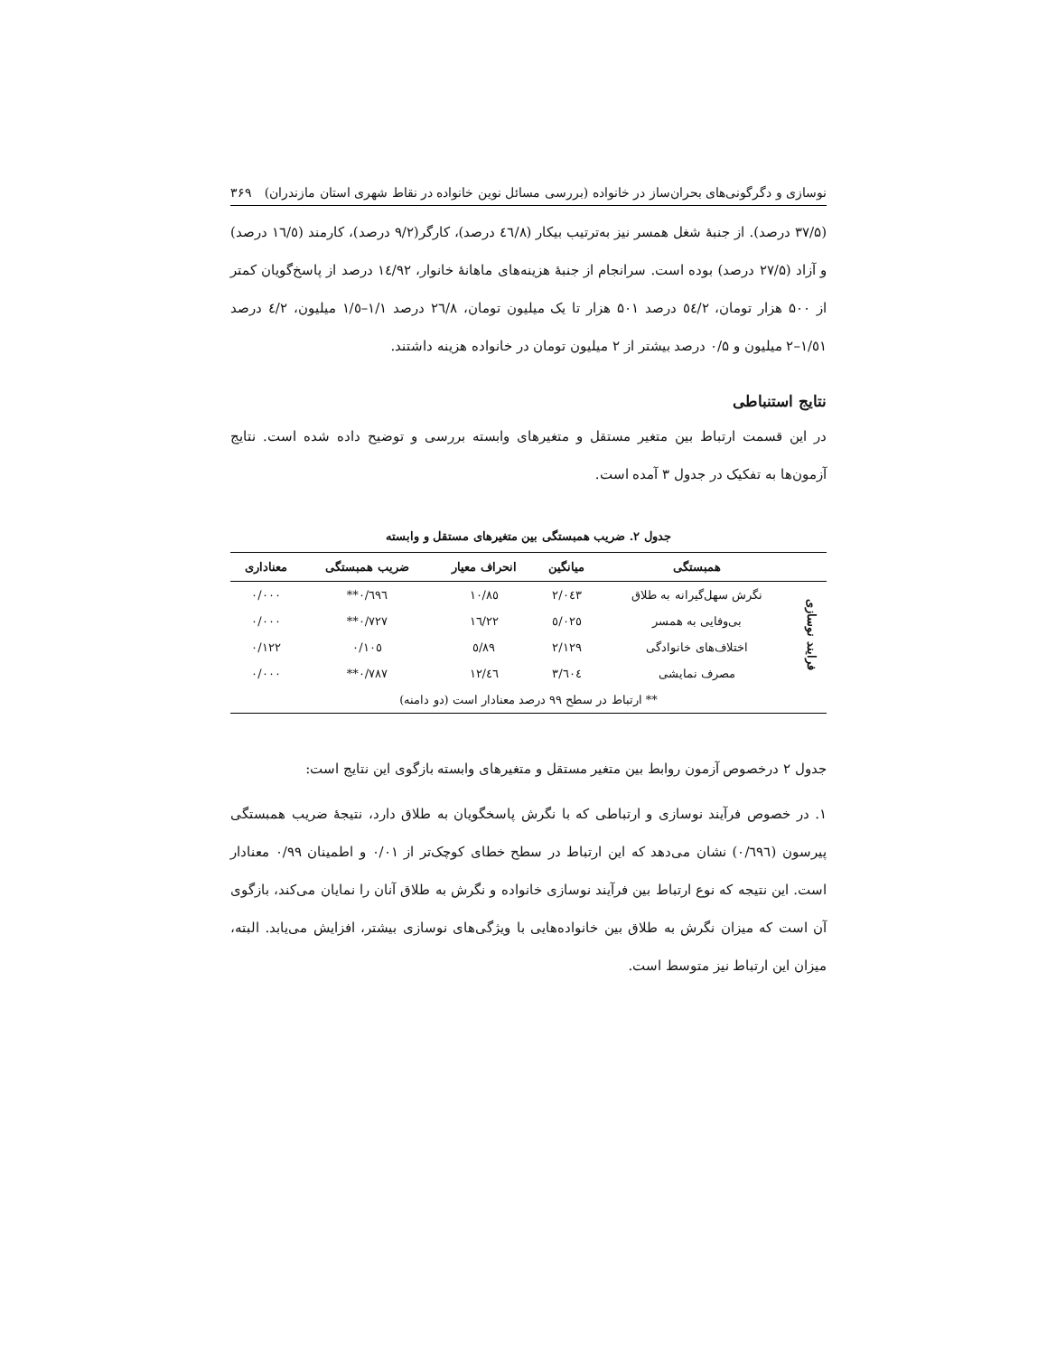نوسازی و دگرگونی‌های بحران‌ساز در خانواده (بررسی مسائل نوین خانواده در نقاط شهری استان مازندران) ۳۶۹
(۳۷/۵ درصد). از جنبهٔ شغل همسر نیز به‌ترتیب بیکار (٤٦/٨ درصد)، کارگر(۹/۲ درصد)، کارمند (١٦/٥ درصد) و آزاد (۲۷/۵ درصد) بوده است. سرانجام از جنبهٔ هزینه‌های ماهانهٔ خانوار، ١٤/٩٢ درصد از پاسخ‌گویان کمتر از ۵۰۰ هزار تومان، ٥٤/٢ درصد ۵۰۱ هزار تا یک میلیون تومان، ٢٦/٨ درصد ١/١–١/٥ میلیون، ٤/٢ درصد ١/٥١–٢ میلیون و ۰/۵ درصد بیشتر از ۲ میلیون تومان در خانواده هزینه داشتند.
نتایج استنباطی
در این قسمت ارتباط بین متغیر مستقل و متغیرهای وابسته بررسی و توضیح داده شده است. نتایج آزمون‌ها به تفکیک در جدول ۳ آمده است.
جدول ۲. ضریب همبستگی بین متغیرهای مستقل و وابسته
| | همبستگی | میانگین | انحراف معیار | ضریب همبستگی | معناداری |
| --- | --- | --- | --- | --- | --- |
| فرایند نوسازی | نگرش سهل‌گیرانه به طلاق | ٢/٠٤٣ | ١٠/٨٥ | ٠/٦٩٦** | ٠/٠٠٠ |
| | بی‌وفایی به همسر | ٥/٠٢٥ | ١٦/٢٢ | ٠/٧٢٧** | ٠/٠٠٠ |
| | اختلاف‌های خانوادگی | ٢/١٢٩ | ٥/٨٩ | ٠/١٠٥ | ٠/١٢٢ |
| | مصرف نمایشی | ٣/٦٠٤ | ١٢/٤٦ | ٠/٧٨٧** | ٠/٠٠٠ |
| ** ارتباط در سطح ۹۹ درصد معنادار است (دو دامنه) | | | | | |
جدول ۲ درخصوص آزمون روابط بین متغیر مستقل و متغیرهای وابسته بازگوی این نتایج است:
١. در خصوص فرآیند نوسازی و ارتباطی که با نگرش پاسخگویان به طلاق دارد، نتیجهٔ ضریب همبستگی پیرسون (٠/٦٩٦) نشان می‌دهد که این ارتباط در سطح خطای کوچک‌تر از ٠/٠١ و اطمینان ٠/٩٩ معنادار است. این نتیجه که نوع ارتباط بین فرآیند نوسازی خانواده و نگرش به طلاق آنان را نمایان می‌کند، بازگوی آن است که میزان نگرش به طلاق بین خانواده‌هایی با ویژگی‌های نوسازی بیشتر، افزایش می‌یابد. البته، میزان این ارتباط نیز متوسط است.